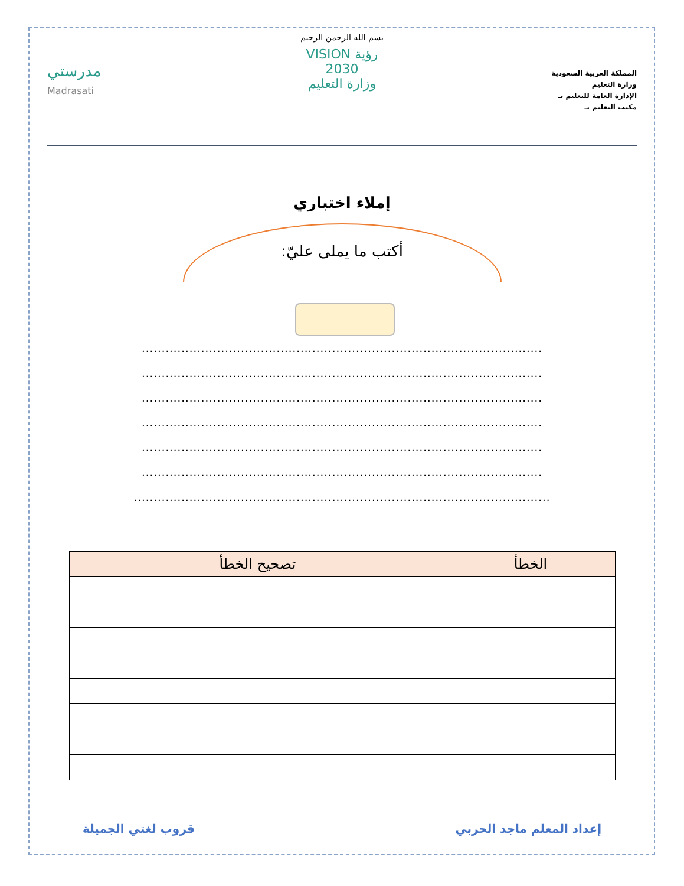المملكة العربية السعودية
وزارة التعليم
الإدارة العامة للتعليم بـ
مكتب التعليم بـ
بسم الله الرحمن الرحيم
رؤية VISION
2030
وزارة التعليم
مدرستي
Madrasati
إملاء اختباري
أكتب ما يملى عليّ:
.....................................................................................................
.....................................................................................................
.....................................................................................................
.....................................................................................................
.....................................................................................................
.....................................................................................................
.........................................................................................................
| الخطأ | تصحيح الخطأ |
| --- | --- |
إعداد المعلم ماجد الحربي قروب لغتي الجميلة